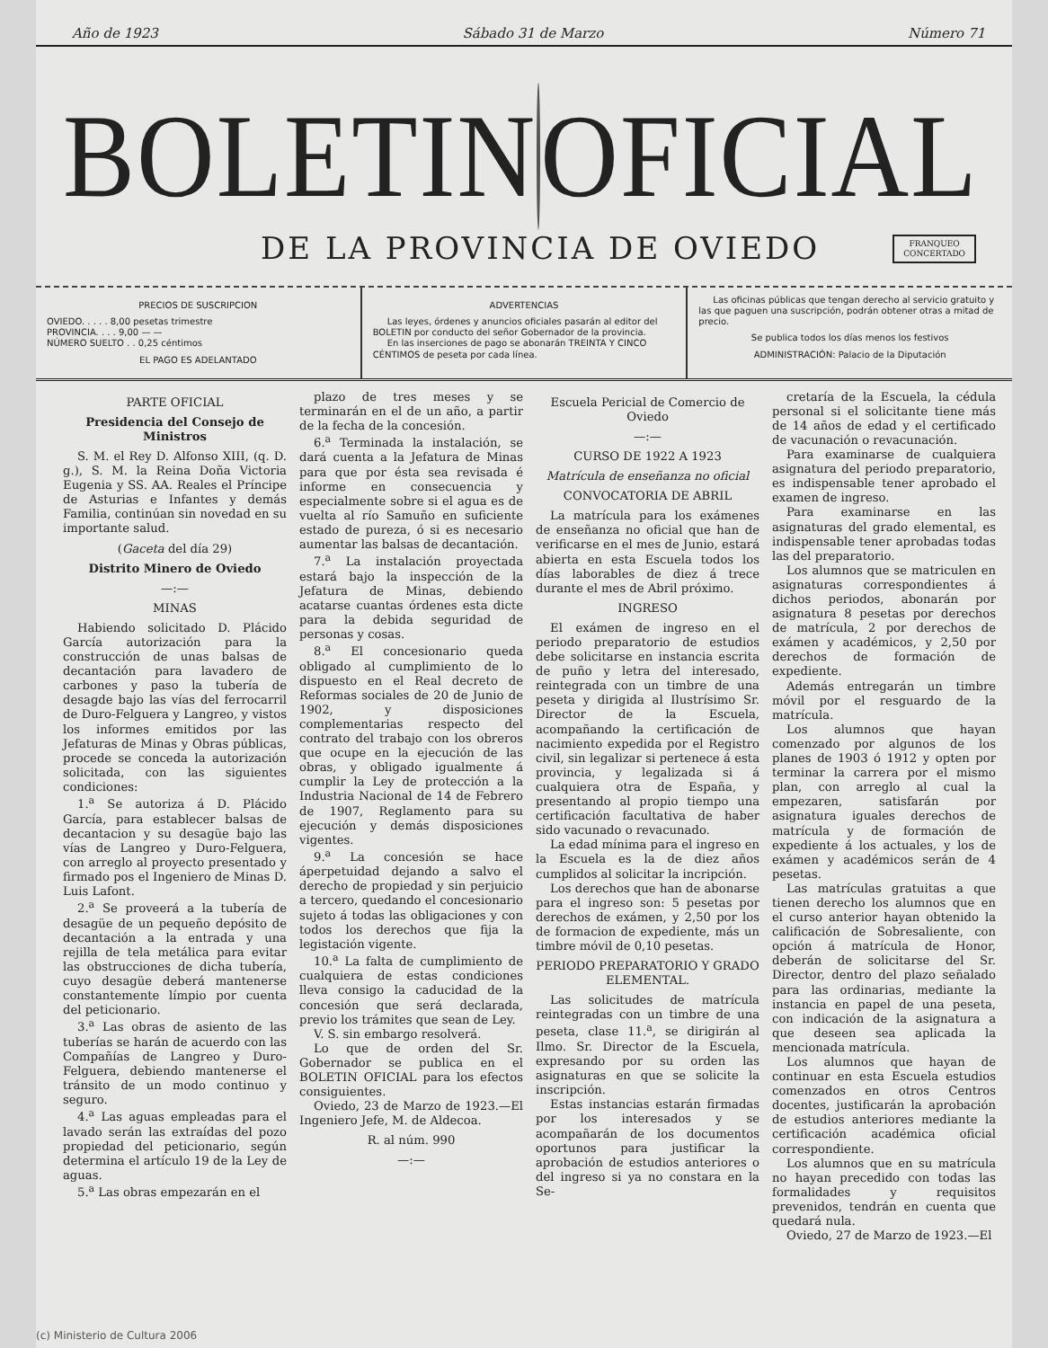Año de 1923 Sábado 31 de Marzo Número 71
BOLETIN OFICIAL
DE LA PROVINCIA DE OVIEDO FRANQUEO
CONCERTADO
PRECIOS DE SUSCRIPCION
OVIEDO. . . . . 8,00 pesetas trimestre
PROVINCIA. . . . 9,00 — —
NÚMERO SUELTO . . 0,25 céntimos
EL PAGO ES ADELANTADO
ADVERTENCIAS
Las leyes, órdenes y anuncios oficiales pasarán al editor del BOLETIN por conducto del señor Gobernador de la provincia.
En las inserciones de pago se abonarán TREINTA Y CINCO CÉNTIMOS de peseta por cada línea.
Las oficinas públicas que tengan derecho al servicio gratuito y las que paguen una suscripción, podrán obtener otras a mitad de precio.
Se publica todos los días menos los festivos
ADMINISTRACIÓN: Palacio de la Diputación
PARTE OFICIAL
Presidencia del Consejo de Ministros
S. M. el Rey D. Alfonso XIII, (q. D. g.), S. M. la Reina Doña Victoria Eugenia y SS. AA. Reales el Príncipe de Asturias e Infantes y demás Familia, continúan sin novedad en su importante salud.
(Gaceta del día 29)
Distrito Minero de Oviedo
—:—
MINAS
Habiendo solicitado D. Plácido García autorización para la construcción de unas balsas de decantación para lavadero de carbones y paso la tubería de desagde bajo las vías del ferrocarril de Duro-Felguera y Langreo, y vistos los informes emitidos por las Jefaturas de Minas y Obras públicas, procede se conceda la autorización solicitada, con las siguientes condiciones:
1.<sup>a</sup> Se autoriza á D. Plácido García, para establecer balsas de decantacion y su desagüe bajo las vías de Langreo y Duro-Felguera, con arreglo al proyecto presentado y firmado pos el Ingeniero de Minas D. Luis Lafont.
2.<sup>a</sup> Se proveerá a la tubería de desagüe de un pequeño depósito de decantación a la entrada y una rejilla de tela metálica para evitar las obstrucciones de dicha tubería, cuyo desagüe deberá mantenerse constantemente límpio por cuenta del peticionario.
3.<sup>a</sup> Las obras de asiento de las tuberías se harán de acuerdo con las Compañías de Langreo y Duro-Felguera, debiendo mantenerse el tránsito de un modo continuo y seguro.
4.<sup>a</sup> Las aguas empleadas para el lavado serán las extraídas del pozo propiedad del peticionario, según determina el artículo 19 de la Ley de aguas.
5.<sup>a</sup> Las obras empezarán en el
plazo de tres meses y se terminarán en el de un año, a partir de la fecha de la concesión.
6.<sup>a</sup> Terminada la instalación, se dará cuenta a la Jefatura de Minas para que por ésta sea revisada é informe en consecuencia y especialmente sobre si el agua es de vuelta al río Samuño en suficiente estado de pureza, ó si es necesario aumentar las balsas de decantación.
7.<sup>a</sup> La instalación proyectada estará bajo la inspección de la Jefatura de Minas, debiendo acatarse cuantas órdenes esta dicte para la debida seguridad de personas y cosas.
8.<sup>a</sup> El concesionario queda obligado al cumplimiento de lo dispuesto en el Real decreto de Reformas sociales de 20 de Junio de 1902, y disposiciones complementarias respecto del contrato del trabajo con los obreros que ocupe en la ejecución de las obras, y obligado igualmente á cumplir la Ley de protección a la Industria Nacional de 14 de Febrero de 1907, Reglamento para su ejecución y demás disposiciones vigentes.
9.<sup>a</sup> La concesión se hace áperpetuidad dejando a salvo el derecho de propiedad y sin perjuicio a tercero, quedando el concesionario sujeto á todas las obligaciones y con todos los derechos que fija la legistación vigente.
10.<sup>a</sup> La falta de cumplimiento de cualquiera de estas condiciones lleva consigo la caducidad de la concesión que será declarada, previo los trámites que sean de Ley.
V. S. sin embargo resolverá.
Lo que de orden del Sr. Gobernador se publica en el BOLETIN OFICIAL para los efectos consiguientes.
Oviedo, 23 de Marzo de 1923.—El Ingeniero Jefe, M. de Aldecoa.
R. al núm. 990
—:—
Escuela Pericial de Comercio de Oviedo
—:—
CURSO DE 1922 A 1923
Matrícula de enseñanza no oficial
CONVOCATORIA DE ABRIL
La matrícula para los exámenes de enseñanza no oficial que han de verificarse en el mes de Junio, estará abierta en esta Escuela todos los días laborables de diez á trece durante el mes de Abril próximo.
INGRESO
El exámen de ingreso en el periodo preparatorio de estudios debe solicitarse en instancia escrita de puño y letra del interesado, reintegrada con un timbre de una peseta y dirigida al Ilustrísimo Sr. Director de la Escuela, acompañando la certificación de nacimiento expedida por el Registro civil, sin legalizar si pertenece á esta provincia, y legalizada si á cualquiera otra de España, y presentando al propio tiempo una certificación facultativa de haber sido vacunado o revacunado.
La edad mínima para el ingreso en la Escuela es la de diez años cumplidos al solicitar la incripción.
Los derechos que han de abonarse para el ingreso son: 5 pesetas por derechos de exámen, y 2,50 por los de formacion de expediente, más un timbre móvil de 0,10 pesetas.
PERIODO PREPARATORIO Y GRADO ELEMENTAL.
Las solicitudes de matrícula reintegradas con un timbre de una peseta, clase 11.<sup>a</sup>, se dirigirán al Ilmo. Sr. Director de la Escuela, expresando por su orden las asignaturas en que se solicite la inscripción.
Estas instancias estarán firmadas por los interesados y se acompañarán de los documentos oportunos para justificar la aprobación de estudios anteriores o del ingreso si ya no constara en la Se-
cretaría de la Escuela, la cédula personal si el solicitante tiene más de 14 años de edad y el certificado de vacunación o revacunación.
Para examinarse de cualquiera asignatura del periodo preparatorio, es indispensable tener aprobado el examen de ingreso.
Para examinarse en las asignaturas del grado elemental, es indispensable tener aprobadas todas las del preparatorio.
Los alumnos que se matriculen en asignaturas correspondientes á dichos periodos, abonarán por asignatura 8 pesetas por derechos de matrícula, 2 por derechos de exámen y académicos, y 2,50 por derechos de formación de expediente.
Además entregarán un timbre móvil por el resguardo de la matrícula.
Los alumnos que hayan comenzado por algunos de los planes de 1903 ó 1912 y opten por terminar la carrera por el mismo plan, con arreglo al cual la empezaren, satisfarán por asignatura iguales derechos de matrícula y de formación de expediente á los actuales, y los de exámen y académicos serán de 4 pesetas.
Las matrículas gratuitas a que tienen derecho los alumnos que en el curso anterior hayan obtenido la calificación de Sobresaliente, con opción á matrícula de Honor, deberán de solicitarse del Sr. Director, dentro del plazo señalado para las ordinarias, mediante la instancia en papel de una peseta, con indicación de la asignatura a que deseen sea aplicada la mencionada matrícula.
Los alumnos que hayan de continuar en esta Escuela estudios comenzados en otros Centros docentes, justificarán la aprobación de estudios anteriores mediante la certificación académica oficial correspondiente.
Los alumnos que en su matrícula no hayan precedido con todas las formalidades y requisitos prevenidos, tendrán en cuenta que quedará nula.
Oviedo, 27 de Marzo de 1923.—El
(c) Ministerio de Cultura 2006